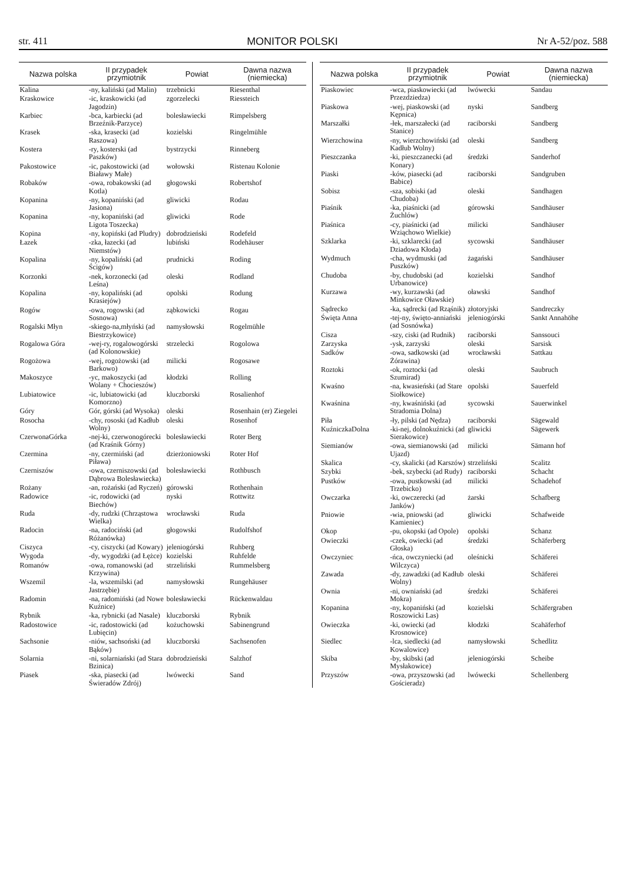str. 411 MONITOR POLSKI Nr A-52/poz. 588
| Nazwa polska | II przypadek przymiotnik | Powiat | Dawna nazwa (niemiecka) |
| --- | --- | --- | --- |
| Kalina | -ny, kaliński (ad Malin) | trzebnicki | Riesenthal |
| Kraskowice | -ic, kraskowicki (ad Jagodzin) | zgorzelecki | Riessteich |
| Karbiec | -bca, karbiecki (ad Brzeźnik-Parzyce) | bolesławiecki | Rimpelsberg |
| Krasek | -ska, krasecki (ad Raszowa) | kozielski | Ringelmühle |
| Kostera | -ry, kosterski (ad Paszków) | bystrzycki | Rinneberg |
| Pakostowice | -ic, pakostowicki (ad Białawy Małe) | wołowski | Ristenau Kolonie |
| Robaków | -owa, robakowski (ad Kotla) | głogowski | Robertshof |
| Kopanina | -ny, kopaniński (ad Jasiona) | gliwicki | Rodau |
| Kopanina | -ny, kopaniński (ad Ligota Toszecka) | gliwicki | Rode |
| Kopina | -ny, kopiński (ad Pludry) | dobrodzieński | Rodefeld |
| Łazek | -zka, łazecki (ad Niemstów) | lubiński | Rodehäuser |
| Kopalina | -ny, kopaliński (ad Ścigów) | prudnicki | Roding |
| Korzonki | -nek, korzonecki (ad Leśna) | oleski | Rodland |
| Kopalina | -ny, kopaliński (ad Krasiejów) | opolski | Rodung |
| Rogów | -owa, rogowski (ad Sosnowa) | ząbkowicki | Rogau |
| Rogalski Młyn | -skiego-na,młyński (ad Biestrzykowice) | namysłowski | Rogelmühle |
| Rogalowa Góra | -wej-ry, rogalowogórski (ad Kolonowskie) | strzelecki | Rogolowa |
| Rogożowa | -wej, rogożowski (ad Barkowo) | milicki | Rogosawe |
| Makoszyce | -yc, makoszycki (ad Wolany + Chocieszów) | kłodzki | Rolling |
| Lubiatowice | -ic, lubiatowicki (ad Komorzno) | kluczborski | Rosalienhof |
| Góry | Gór, górski (ad Wysoka) | oleski | Rosenhain (er) Ziegelei |
| Rosocha | -chy, rososki (ad Kadłub Wolny) | oleski | Rosenhof |
| CzerwonaGórka | -nej-ki, czerwonogórecki (ad Kraśnik Górny) | bolesławiecki | Roter Berg |
| Czermina | -ny, czermiński (ad Piława) | dzierżoniowski | Roter Hof |
| Czerniszów | -owa, czerniszowski (ad Dąbrowa Bolesławiecka) | bolesławiecki | Rothbusch |
| Rożany | -an, rożański (ad Ryczeń) | górowski | Rothenhain |
| Radowice | -ic, rodowicki (ad Biechów) | nyski | Rottwitz |
| Ruda | -dy, rudzki (Chrząstowa Wielka) | wrocławski | Ruda |
| Radocin | -na, radociński (ad Różanówka) | głogowski | Rudolfshof |
| Ciszyca | -cy, ciszycki (ad Kowary) | jeleniogórski | Ruhberg |
| Wygoda | -dy, wygodzki (ad Łężce) | kozielski | Ruhfelde |
| Romanów | -owa, romanowski (ad Krzywina) | strzeliński | Rummelsberg |
| Wszemil | -la, wszemilski (ad Jastrzębie) | namysłowski | Rungehäuser |
| Radomin | -na, radomiński (ad Nowe Kuźnice) | bolesławiecki | Rückenwaldau |
| Rybnik | -ka, rybnicki (ad Nasale) | kluczborski | Rybnik |
| Radostowice | -ic, radostowicki (ad Lubięcin) | kożuchowski | Sabinengrund |
| Sachsonie | -niów, sachsoński (ad Bąków) | kluczborski | Sachsenofen |
| Solarnia | -ni, solarniański (ad Stara Bzinica) | dobrodzieński | Salzhof |
| Piasek | -ska, piasecki (ad Świeradów Zdrój) | lwówecki | Sand |
| Nazwa polska | II przypadek przymiotnik | Powiat | Dawna nazwa (niemiecka) |
| --- | --- | --- | --- |
| Piaskowiec | -wca, piaskowiecki (ad Przezdziedza) | lwówecki | Sandau |
| Piaskowa | -wej, piaskowski (ad Kępnica) | nyski | Sandberg |
| Marszałki | -łek, marszałecki (ad Stanice) | raciborski | Sandberg |
| Wierzchowina | -ny, wierzchowiński (ad Kadłub Wolny) | oleski | Sandberg |
| Pieszczanka | -ki, pieszczanecki (ad Konary) | średzki | Sanderhof |
| Piaski | -ków, piasecki (ad Babice) | raciborski | Sandgruben |
| Sobisz | -sza, sobiski (ad Chudoba) | oleski | Sandhagen |
| Piaśnik | -ka, piaśnicki (ad Żuchlów) | górowski | Sandhäuser |
| Piaśnica | -cy, piaśnicki (ad Wziąchowo Wielkie) | milicki | Sandhäuser |
| Szklarka | -ki, szklarecki (ad Dziadowa Kłoda) | sycowski | Sandhäuser |
| Wydmuch | -cha, wydmuski (ad Puszków) | żagański | Sandhäuser |
| Chudoba | -by, chudobski (ad Urbanowice) | kozielski | Sandhof |
| Kurzawa | -wy, kurzawski (ad Minkowice Oławskie) | oławski | Sandhof |
| Sądrecko | -ka, sądrecki (ad Rząśnik) | złotoryjski | Sandreczky |
| Święta Anna | -tej-ny, święto-anniański (ad Sosnówka) | jeleniogórski | Sankt Annahöhe |
| Cisza | -szy, ciski (ad Rudnik) | raciborski | Sanssouci |
| Zarzyska | -ysk, zarzyski | oleski | Sarsisk |
| Sadków | -owa, sadkowski (ad Żórawina) | wrocławski | Sattkau |
| Roztoki | -ok, roztocki (ad Szumirad) | oleski | Saubruch |
| Kwaśno | -na, kwasieński (ad Stare Siołkowice) | opolski | Sauerfeld |
| Kwaśnina | -ny, kwaśniński (ad Stradomia Dolna) | sycowski | Sauerwinkel |
| Piła | -ły, pilski (ad Nędza) | raciborski | Sägewald |
| KuźniczkaDolna | -ki-nej, dolnokuźnicki (ad Sierakowice) | gliwicki | Sägewerk |
| Siemianów | -owa, siemianowski (ad Ujazd) | milicki | Sämann hof |
| Skalica | -cy, skalicki (ad Karszów) | strzeliński | Scalitz |
| Szybki | -bek, szybecki (ad Rudy) | raciborski | Schacht |
| Pustków | -owa, pustkowski (ad Trzebicko) | milicki | Schadehof |
| Owczarka | -ki, owczerecki (ad Janków) | żarski | Schafberg |
| Pniowie | -wia, pniowski (ad Kamieniec) | gliwicki | Schafweide |
| Okop | -pu, okopski (ad Opole) | opolski | Schanz |
| Owieczki | -czek, owiecki (ad Głoska) | średzki | Schäferberg |
| Owczyniec | -ńca, owczyniecki (ad Wilczyca) | oleśnicki | Schäferei |
| Zawada | -dy, zawadzki (ad Kadłub Wolny) | oleski | Schäferei |
| Ownia | -ni, owniański (ad Mokra) | średzki | Schäferei |
| Kopanina | -ny, kopaniński (ad Roszowicki Las) | kozielski | Schäfergraben |
| Owieczka | -ki, owiecki (ad Krosnowice) | kłodzki | Scahäferhof |
| Siedlec | -lca, siedlecki (ad Kowalowice) | namysłowski | Schedlitz |
| Skiba | -by, skibski (ad Mysłakowice) | jeleniogórski | Scheibe |
| Przyszów | -owa, przyszowski (ad Gościeradz) | lwówecki | Schellenberg |